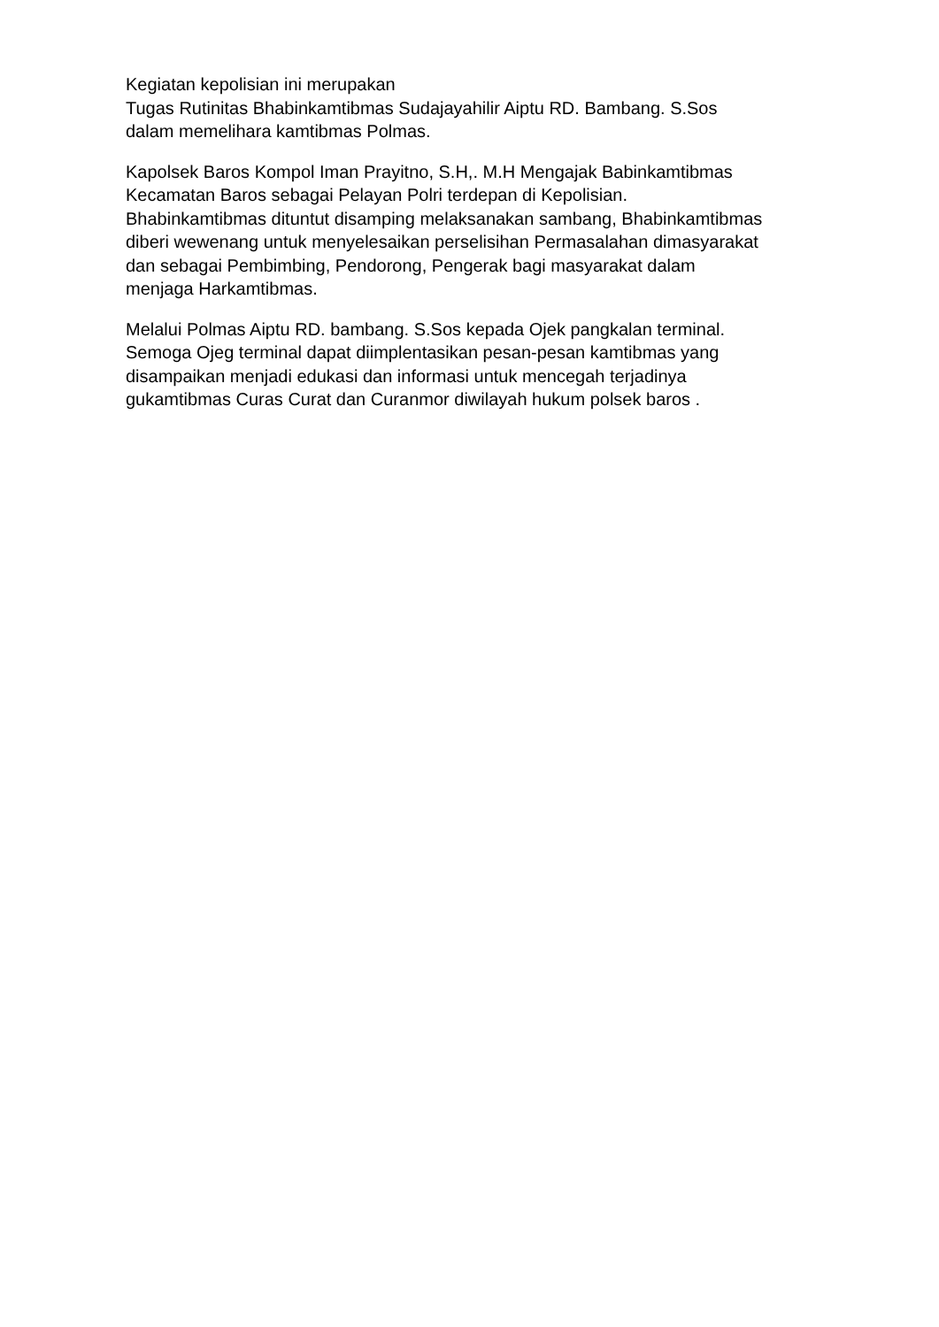Kegiatan kepolisian ini merupakan
Tugas Rutinitas Bhabinkamtibmas Sudajayahilir Aiptu RD. Bambang. S.Sos
dalam memelihara kamtibmas Polmas.
Kapolsek Baros Kompol Iman Prayitno, S.H,. M.H Mengajak Babinkamtibmas
Kecamatan Baros sebagai Pelayan Polri terdepan di Kepolisian.
Bhabinkamtibmas dituntut disamping melaksanakan sambang, Bhabinkamtibmas
diberi wewenang untuk menyelesaikan perselisihan Permasalahan dimasyarakat
dan sebagai Pembimbing, Pendorong, Pengerak bagi masyarakat dalam
menjaga Harkamtibmas.
Melalui Polmas Aiptu RD. bambang. S.Sos kepada Ojek pangkalan terminal.
Semoga Ojeg terminal dapat diimplentasikan pesan-pesan kamtibmas yang
disampaikan menjadi edukasi dan informasi untuk mencegah terjadinya
gukamtibmas Curas Curat dan Curanmor diwilayah hukum polsek baros .